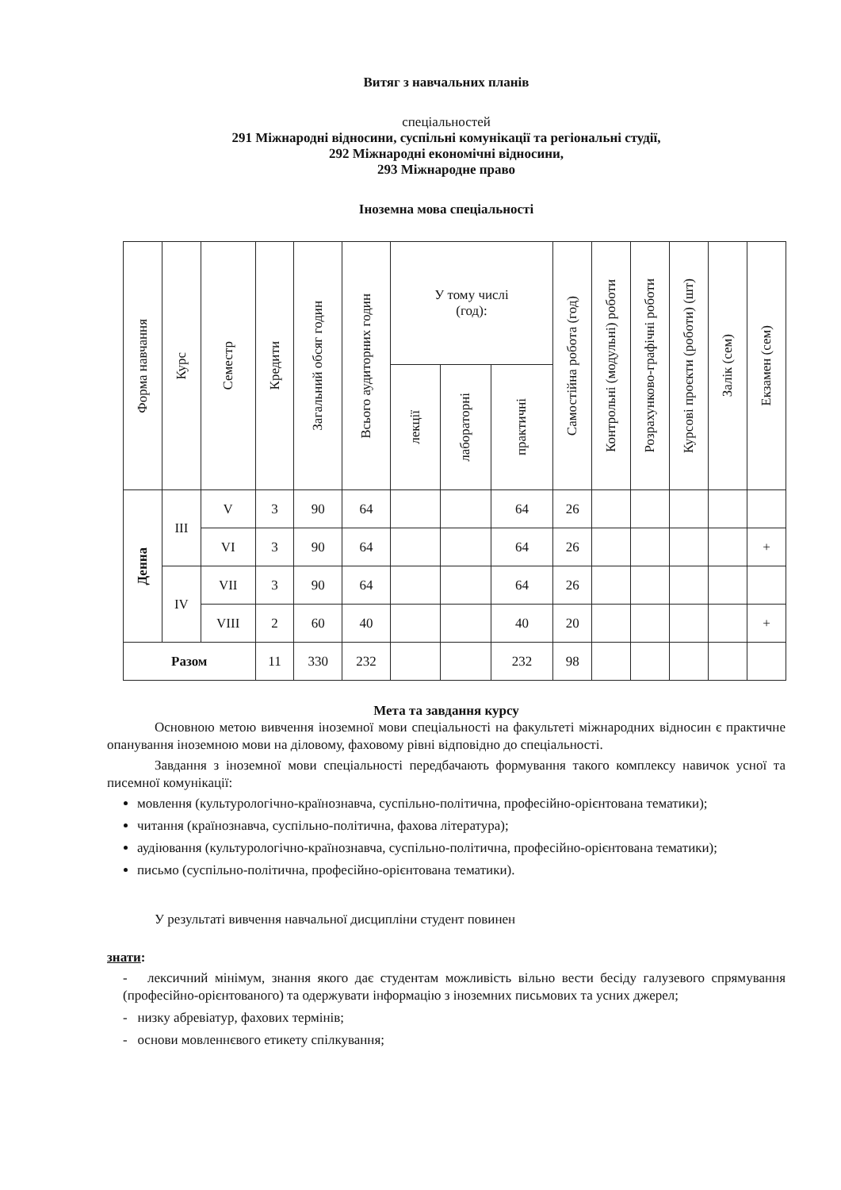Витяг з навчальних планів
спеціальностей
291 Міжнародні відносини, суспільні комунікації та регіональні студії,
292 Міжнародні економічні відносини,
293 Міжнародне право
Іноземна мова спеціальності
| Форма навчання | Курс | Семестр | Кредити | Загальний обсяг годин | Всього аудиторних годин | У тому числі (год): | | | Самостійна робота (год) | Контрольні (модульні) роботи | Розрахунково-графічні роботи | Курсові проєкти (роботи) (шт) | Залік (сем) | Екзамен (сем) |
| --- | --- | --- | --- | --- | --- | --- | --- | --- | --- | --- | --- | --- | --- | --- |
| | | | | | | лекції | лабораторні | практичні | | | | | | |
| Денна | III | V | 3 | 90 | 64 | | | 64 | 26 | | | | | |
| | | VI | 3 | 90 | 64 | | | 64 | 26 | | | | | + |
| | IV | VII | 3 | 90 | 64 | | | 64 | 26 | | | | | |
| | | VIII | 2 | 60 | 40 | | | 40 | 20 | | | | | + |
| Разом | | | 11 | 330 | 232 | | | 232 | 98 | | | | | |
Мета та завдання курсу
Основною метою вивчення іноземної мови спеціальності на факультеті міжнародних відносин є практичне опанування іноземною мови на діловому, фаховому рівні відповідно до спеціальності.
Завдання з іноземної мови спеціальності передбачають формування такого комплексу навичок усної та писемної комунікації:
мовлення (культурологічно-країнознавча, суспільно-політична, професійно-орієнтована тематики);
читання (країнознавча, суспільно-політична, фахова література);
аудіювання (культурологічно-країнознавча, суспільно-політична, професійно-орієнтована тематики);
письмо (суспільно-політична, професійно-орієнтована тематики).
У результаті вивчення навчальної дисципліни студент повинен
знати:
- лексичний мінімум, знання якого дає студентам можливість вільно вести бесіду галузевого спрямування (професійно-орієнтованого) та одержувати інформацію з іноземних письмових та усних джерел;
- низку абревіатур, фахових термінів;
- основи мовленнєвого етикету спілкування;